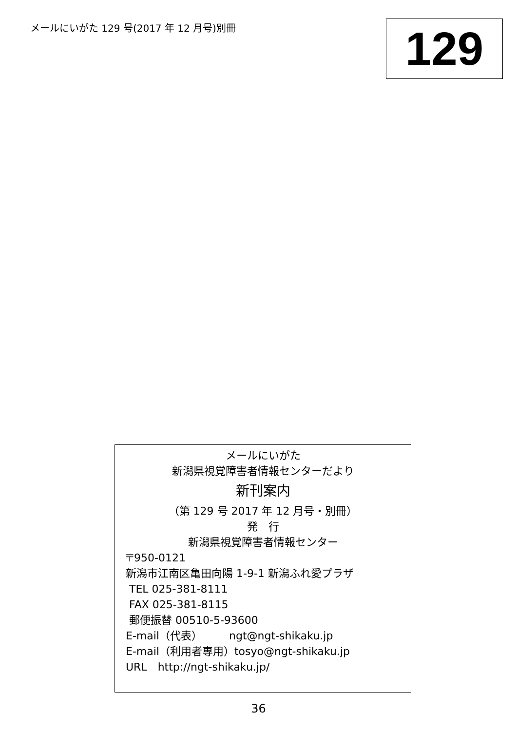メールにいがた 129 号(2017 年 12 月号)別冊
129
メールにいがた
新潟県視覚障害者情報センターだより
新刊案内
（第 129 号 2017 年 12 月号・別冊）
発　行
新潟県視覚障害者情報センター
〒950-0121
新潟市江南区亀田向陽 1-9-1 新潟ふれ愛プラザ
TEL 025-381-8111
FAX 025-381-8115
郵便振替 00510-5-93600
E-mail（代表）　　　ngt@ngt-shikaku.jp
E-mail（利用者専用）tosyo@ngt-shikaku.jp
URL　http://ngt-shikaku.jp/
36